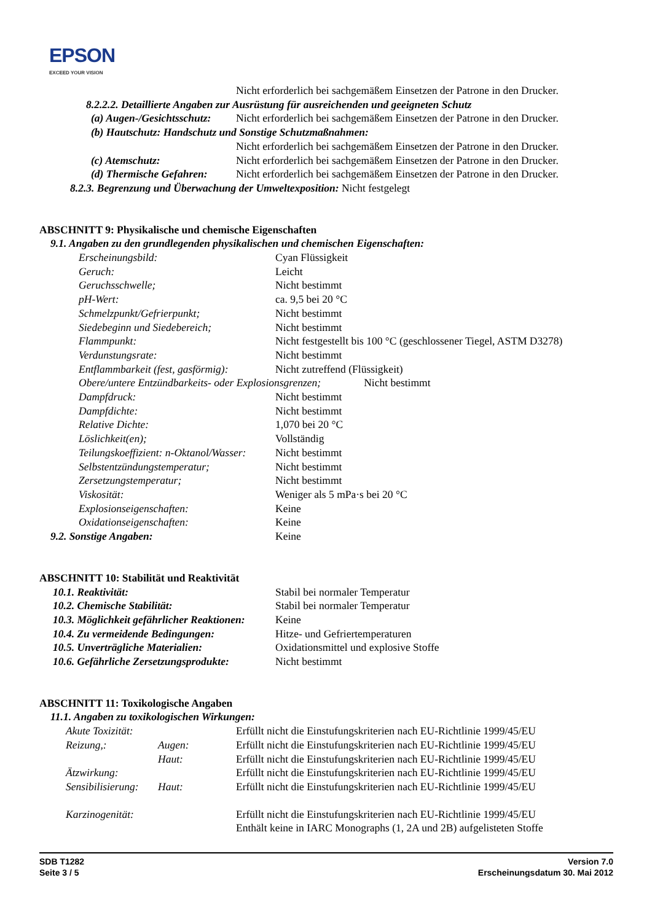EPSON
EXCEED YOUR VISION
Nicht erforderlich bei sachgemäßem Einsetzen der Patrone in den Drucker.
8.2.2.2. Detaillierte Angaben zur Ausrüstung für ausreichenden und geeigneten Schutz
| (a) Augen-/Gesichtsschutz: | Nicht erforderlich bei sachgemäßem Einsetzen der Patrone in den Drucker. |
| (b) Hautschutz: Handschutz und Sonstige Schutzmaßnahmen: | |
| | Nicht erforderlich bei sachgemäßem Einsetzen der Patrone in den Drucker. |
| (c) Atemschutz: | Nicht erforderlich bei sachgemäßem Einsetzen der Patrone in den Drucker. |
| (d) Thermische Gefahren: | Nicht erforderlich bei sachgemäßem Einsetzen der Patrone in den Drucker. |
8.2.3. Begrenzung und Überwachung der Umweltexposition: Nicht festgelegt
ABSCHNITT 9: Physikalische und chemische Eigenschaften
9.1. Angaben zu den grundlegenden physikalischen und chemischen Eigenschaften:
| Erscheinungsbild: | Cyan Flüssigkeit |
| Geruch: | Leicht |
| Geruchsschwelle; | Nicht bestimmt |
| pH-Wert: | ca. 9,5 bei 20 °C |
| Schmelzpunkt/Gefrierpunkt; | Nicht bestimmt |
| Siedebeginn und Siedebereich; | Nicht bestimmt |
| Flammpunkt: | Nicht festgestellt bis 100 °C (geschlossener Tiegel, ASTM D3278) |
| Verdunstungsrate: | Nicht bestimmt |
| Entflammbarkeit (fest, gasförmig): | Nicht zutreffend (Flüssigkeit) |
| Obere/untere Entzündbarkeits- oder Explosionsgrenzen; Nicht bestimmt | |
| Dampfdruck: | Nicht bestimmt |
| Dampfdichte: | Nicht bestimmt |
| Relative Dichte: | 1,070 bei 20 °C |
| Löslichkeit(en); | Vollständig |
| Teilungskoeffizient: n-Oktanol/Wasser: | Nicht bestimmt |
| Selbstentzündungstemperatur; | Nicht bestimmt |
| Zersetzungstemperatur; | Nicht bestimmt |
| Viskosität: | Weniger als 5 mPa·s bei 20 °C |
| Explosionseigenschaften: | Keine |
| Oxidationseigenschaften: | Keine |
| 9.2. Sonstige Angaben: | Keine |
ABSCHNITT 10: Stabilität und Reaktivität
| 10.1. Reaktivität: | Stabil bei normaler Temperatur |
| 10.2. Chemische Stabilität: | Stabil bei normaler Temperatur |
| 10.3. Möglichkeit gefährlicher Reaktionen: | Keine |
| 10.4. Zu vermeidende Bedingungen: | Hitze- und Gefriertemperaturen |
| 10.5. Unverträgliche Materialien: | Oxidationsmittel und explosive Stoffe |
| 10.6. Gefährliche Zersetzungsprodukte: | Nicht bestimmt |
ABSCHNITT 11: Toxikologische Angaben
11.1. Angaben zu toxikologischen Wirkungen:
| Akute Toxizität: | | Erfüllt nicht die Einstufungskriterien nach EU-Richtlinie 1999/45/EU |
| Reizung,: | Augen: | Erfüllt nicht die Einstufungskriterien nach EU-Richtlinie 1999/45/EU |
| | Haut: | Erfüllt nicht die Einstufungskriterien nach EU-Richtlinie 1999/45/EU |
| Ätzwirkung: | | Erfüllt nicht die Einstufungskriterien nach EU-Richtlinie 1999/45/EU |
| Sensibilisierung: | Haut: | Erfüllt nicht die Einstufungskriterien nach EU-Richtlinie 1999/45/EU |
| Karzinogenität: | | Erfüllt nicht die Einstufungskriterien nach EU-Richtlinie 1999/45/EU Enthält keine in IARC Monographs (1, 2A und 2B) aufgelisteten Stoffe |
SDB T1282
Seite 3 / 5
Version 7.0
Erscheinungsdatum 30. Mai 2012